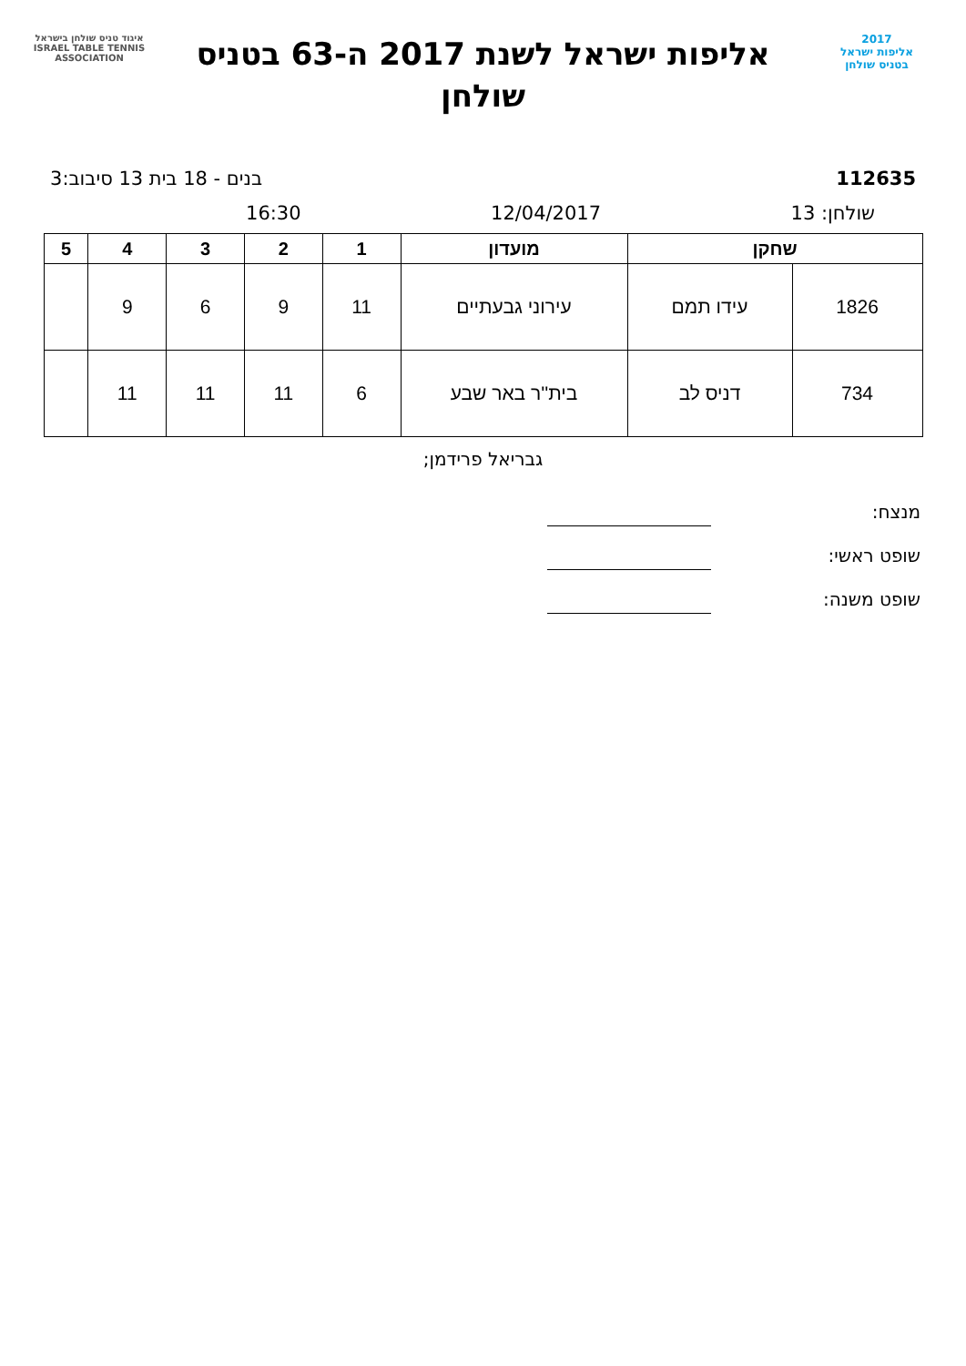2017
אליפות ישראל
בטניס שולחן
אליפות ישראל לשנת 2017 ה-63 בטניס שולחן
איגוד טניס שולחן בישראל
ISRAEL TABLE TENNIS ASSOCIATION
112635 בנים - 18 בית 13 סיבוב:3
שולחן: 13 12/04/2017 16:30
| שחקן | | מועדון | 1 | 2 | 3 | 4 | 5 |
| --- | --- | --- | --- | --- | --- | --- | --- |
| 1826 | עידו תמם | עירוני גבעתיים | 11 | 9 | 6 | 9 | |
| 734 | דניס לב | בית''ר באר שבע | 6 | 11 | 11 | 11 | |
גבריאל פרידמן;
מנצח:
שופט ראשי:
שופט משנה: